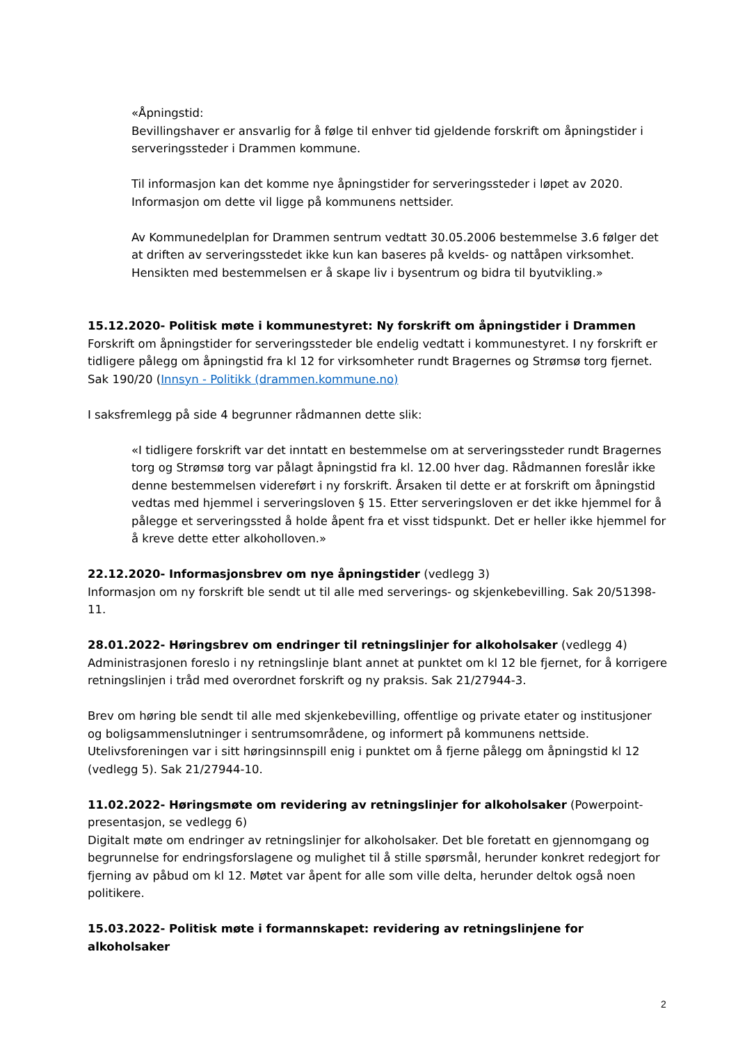«Åpningstid:
Bevillingshaver er ansvarlig for å følge til enhver tid gjeldende forskrift om åpningstider i serveringssteder i Drammen kommune.
Til informasjon kan det komme nye åpningstider for serveringssteder i løpet av 2020. Informasjon om dette vil ligge på kommunens nettsider.
Av Kommunedelplan for Drammen sentrum vedtatt 30.05.2006 bestemmelse 3.6 følger det at driften av serveringsstedet ikke kun kan baseres på kvelds- og nattåpen virksomhet. Hensikten med bestemmelsen er å skape liv i bysentrum og bidra til byutvikling.»
15.12.2020- Politisk møte i kommunestyret: Ny forskrift om åpningstider i Drammen
Forskrift om åpningstider for serveringssteder ble endelig vedtatt i kommunestyret. I ny forskrift er tidligere pålegg om åpningstid fra kl 12 for virksomheter rundt Bragernes og Strømsø torg fjernet. Sak 190/20 (Innsyn - Politikk (drammen.kommune.no)
I saksfremlegg på side 4 begrunner rådmannen dette slik:
«I tidligere forskrift var det inntatt en bestemmelse om at serveringssteder rundt Bragernes torg og Strømsø torg var pålagt åpningstid fra kl. 12.00 hver dag. Rådmannen foreslår ikke denne bestemmelsen videreført i ny forskrift. Årsaken til dette er at forskrift om åpningstid vedtas med hjemmel i serveringsloven § 15. Etter serveringsloven er det ikke hjemmel for å pålegge et serveringssted å holde åpent fra et visst tidspunkt. Det er heller ikke hjemmel for å kreve dette etter alkoholloven.»
22.12.2020- Informasjonsbrev om nye åpningstider (vedlegg 3)
Informasjon om ny forskrift ble sendt ut til alle med serverings- og skjenkebevilling. Sak 20/51398-11.
28.01.2022- Høringsbrev om endringer til retningslinjer for alkoholsaker (vedlegg 4)
Administrasjonen foreslo i ny retningslinje blant annet at punktet om kl 12 ble fjernet, for å korrigere retningslinjen i tråd med overordnet forskrift og ny praksis. Sak 21/27944-3.
Brev om høring ble sendt til alle med skjenkebevilling, offentlige og private etater og institusjoner og boligsammenslutninger i sentrumsområdene, og informert på kommunens nettside. Utelivsforeningen var i sitt høringsinnspill enig i punktet om å fjerne pålegg om åpningstid kl 12 (vedlegg 5). Sak 21/27944-10.
11.02.2022- Høringsmøte om revidering av retningslinjer for alkoholsaker (Powerpoint-presentasjon, se vedlegg 6)
Digitalt møte om endringer av retningslinjer for alkoholsaker. Det ble foretatt en gjennomgang og begrunnelse for endringsforslagene og mulighet til å stille spørsmål, herunder konkret redegjort for fjerning av påbud om kl 12. Møtet var åpent for alle som ville delta, herunder deltok også noen politikere.
15.03.2022- Politisk møte i formannskapet: revidering av retningslinjene for alkoholsaker
2